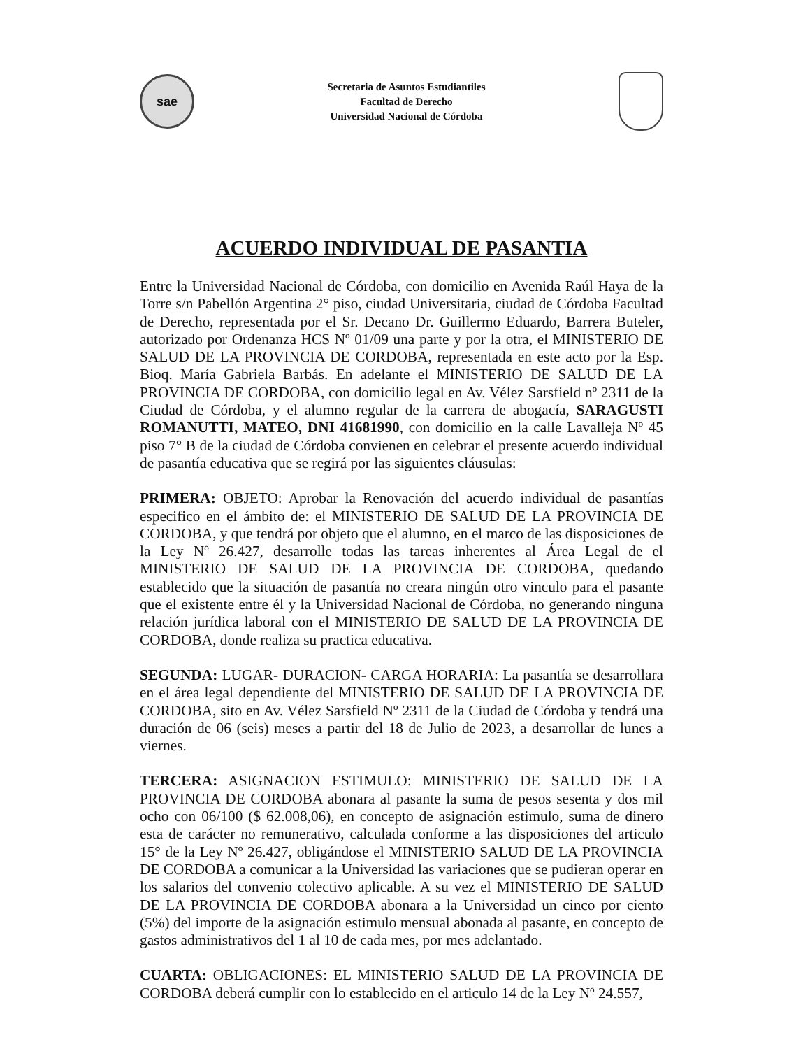sae
Secretaria de Asuntos Estudiantiles
Facultad de Derecho
Universidad Nacional de Córdoba
ACUERDO INDIVIDUAL DE PASANTIA
Entre la Universidad Nacional de Córdoba, con domicilio en Avenida Raúl Haya de la Torre s/n Pabellón Argentina 2° piso, ciudad Universitaria, ciudad de Córdoba Facultad de Derecho, representada por el Sr. Decano Dr. Guillermo Eduardo, Barrera Buteler, autorizado por Ordenanza HCS Nº 01/09 una parte y por la otra, el MINISTERIO DE SALUD DE LA PROVINCIA DE CORDOBA, representada en este acto por la Esp. Bioq. María Gabriela Barbás. En adelante el MINISTERIO DE SALUD DE LA PROVINCIA DE CORDOBA, con domicilio legal en Av. Vélez Sarsfield nº 2311 de la Ciudad de Córdoba, y el alumno regular de la carrera de abogacía, SARAGUSTI ROMANUTTI, MATEO, DNI 41681990, con domicilio en la calle Lavalleja Nº 45 piso 7° B de la ciudad de Córdoba convienen en celebrar el presente acuerdo individual de pasantía educativa que se regirá por las siguientes cláusulas:
PRIMERA: OBJETO: Aprobar la Renovación del acuerdo individual de pasantías especifico en el ámbito de: el MINISTERIO DE SALUD DE LA PROVINCIA DE CORDOBA, y que tendrá por objeto que el alumno, en el marco de las disposiciones de la Ley Nº 26.427, desarrolle todas las tareas inherentes al Área Legal de el MINISTERIO DE SALUD DE LA PROVINCIA DE CORDOBA, quedando establecido que la situación de pasantía no creara ningún otro vinculo para el pasante que el existente entre él y la Universidad Nacional de Córdoba, no generando ninguna relación jurídica laboral con el MINISTERIO DE SALUD DE LA PROVINCIA DE CORDOBA, donde realiza su practica educativa.
SEGUNDA: LUGAR- DURACION- CARGA HORARIA: La pasantía se desarrollara en el área legal dependiente del MINISTERIO DE SALUD DE LA PROVINCIA DE CORDOBA, sito en Av. Vélez Sarsfield Nº 2311 de la Ciudad de Córdoba y tendrá una duración de 06 (seis) meses a partir del 18 de Julio de 2023, a desarrollar de lunes a viernes.
TERCERA: ASIGNACION ESTIMULO: MINISTERIO DE SALUD DE LA PROVINCIA DE CORDOBA abonara al pasante la suma de pesos sesenta y dos mil ocho con 06/100 ($ 62.008,06), en concepto de asignación estimulo, suma de dinero esta de carácter no remunerativo, calculada conforme a las disposiciones del articulo 15° de la Ley Nº 26.427, obligándose el MINISTERIO SALUD DE LA PROVINCIA DE CORDOBA a comunicar a la Universidad las variaciones que se pudieran operar en los salarios del convenio colectivo aplicable. A su vez el MINISTERIO DE SALUD DE LA PROVINCIA DE CORDOBA abonara a la Universidad un cinco por ciento (5%) del importe de la asignación estimulo mensual abonada al pasante, en concepto de gastos administrativos del 1 al 10 de cada mes, por mes adelantado.
CUARTA: OBLIGACIONES: EL MINISTERIO SALUD DE LA PROVINCIA DE CORDOBA deberá cumplir con lo establecido en el articulo 14 de la Ley Nº 24.557,